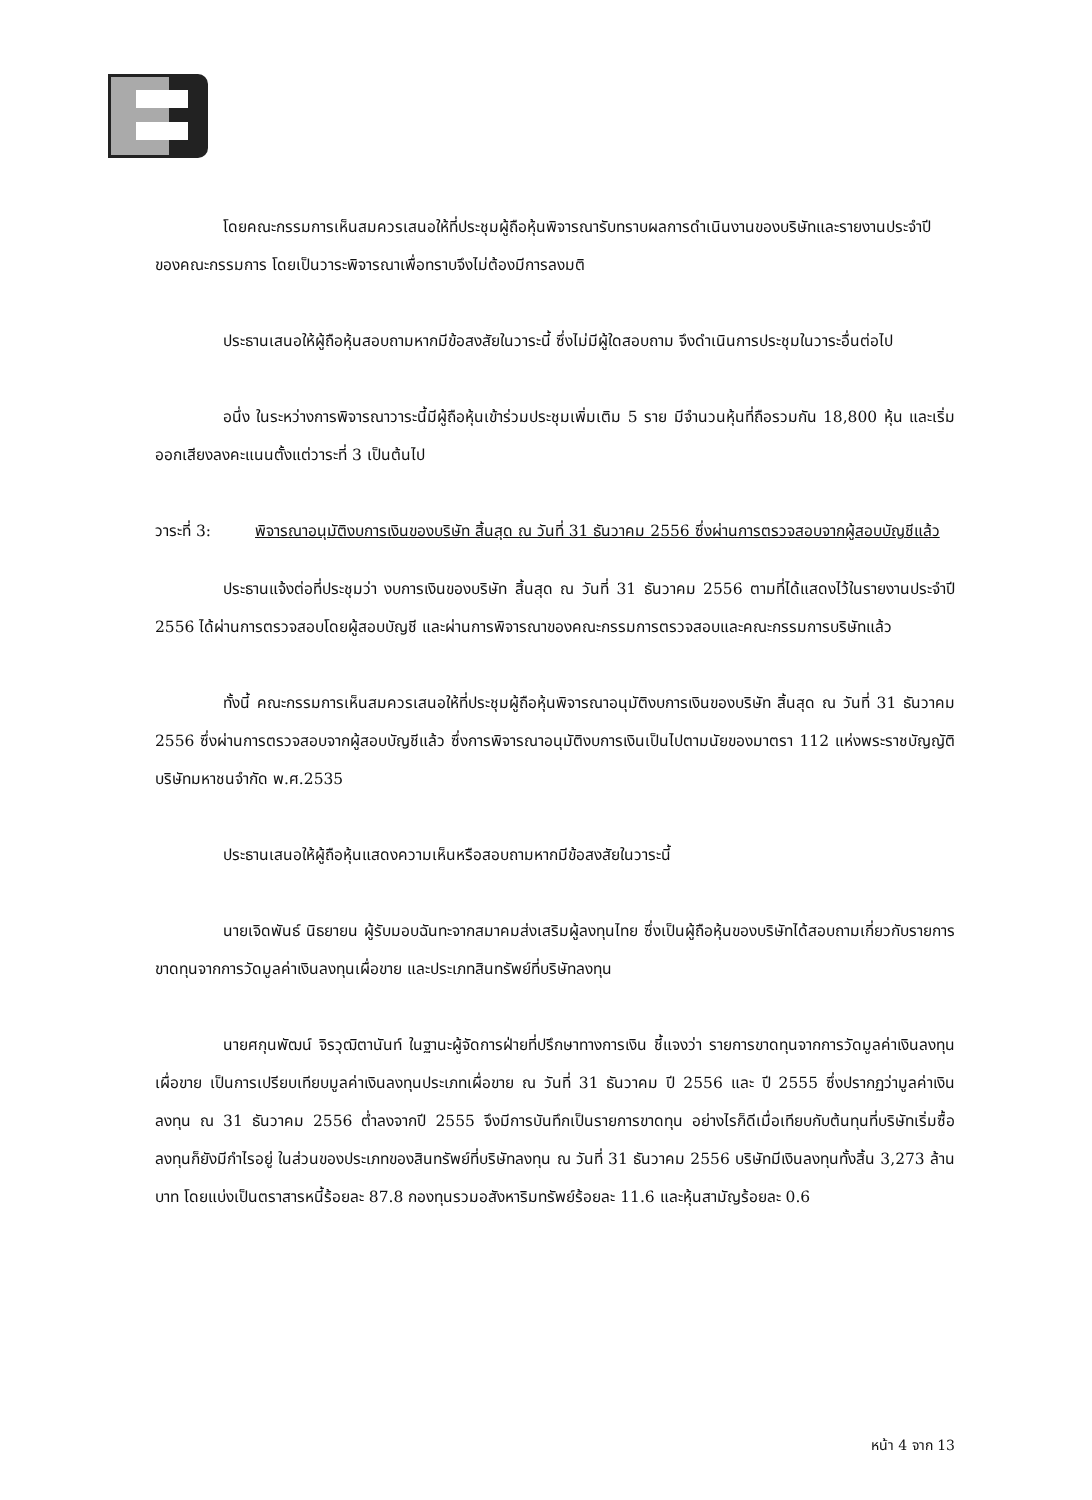โดยคณะกรรมการเห็นสมควรเสนอให้ที่ประชุมผู้ถือหุ้นพิจารณารับทราบผลการดำเนินงานของบริษัทและรายงานประจำปีของคณะกรรมการ โดยเป็นวาระพิจารณาเพื่อทราบจึงไม่ต้องมีการลงมติ
ประธานเสนอให้ผู้ถือหุ้นสอบถามหากมีข้อสงสัยในวาระนี้ ซึ่งไม่มีผู้ใดสอบถาม จึงดำเนินการประชุมในวาระอื่นต่อไป
อนึ่ง ในระหว่างการพิจารณาวาระนี้มีผู้ถือหุ้นเข้าร่วมประชุมเพิ่มเติม 5 ราย มีจำนวนหุ้นที่ถือรวมกัน 18,800 หุ้น และเริ่มออกเสียงลงคะแนนตั้งแต่วาระที่ 3 เป็นต้นไป
วาระที่ 3: พิจารณาอนุมัติงบการเงินของบริษัท สิ้นสุด ณ วันที่ 31 ธันวาคม 2556 ซึ่งผ่านการตรวจสอบจากผู้สอบบัญชีแล้ว
ประธานแจ้งต่อที่ประชุมว่า งบการเงินของบริษัท สิ้นสุด ณ วันที่ 31 ธันวาคม 2556 ตามที่ได้แสดงไว้ในรายงานประจำปี 2556 ได้ผ่านการตรวจสอบโดยผู้สอบบัญชี และผ่านการพิจารณาของคณะกรรมการตรวจสอบและคณะกรรมการบริษัทแล้ว
ทั้งนี้ คณะกรรมการเห็นสมควรเสนอให้ที่ประชุมผู้ถือหุ้นพิจารณาอนุมัติงบการเงินของบริษัท สิ้นสุด ณ วันที่ 31 ธันวาคม 2556 ซึ่งผ่านการตรวจสอบจากผู้สอบบัญชีแล้ว ซึ่งการพิจารณาอนุมัติงบการเงินเป็นไปตามนัยของมาตรา 112 แห่งพระราชบัญญัติบริษัทมหาชนจำกัด พ.ศ.2535
ประธานเสนอให้ผู้ถือหุ้นแสดงความเห็นหรือสอบถามหากมีข้อสงสัยในวาระนี้
นายเจิดพันธ์ นิธยายน ผู้รับมอบฉันทะจากสมาคมส่งเสริมผู้ลงทุนไทย ซึ่งเป็นผู้ถือหุ้นของบริษัทได้สอบถามเกี่ยวกับรายการขาดทุนจากการวัดมูลค่าเงินลงทุนเผื่อขาย และประเภทสินทรัพย์ที่บริษัทลงทุน
นายศกุนพัฒน์ จิรวุฒิตานันท์ ในฐานะผู้จัดการฝ่ายที่ปรึกษาทางการเงิน ชี้แจงว่า รายการขาดทุนจากการวัดมูลค่าเงินลงทุนเผื่อขาย เป็นการเปรียบเทียบมูลค่าเงินลงทุนประเภทเผื่อขาย ณ วันที่ 31 ธันวาคม ปี 2556 และ ปี 2555 ซึ่งปรากฏว่ามูลค่าเงินลงทุน ณ 31 ธันวาคม 2556 ต่ำลงจากปี 2555 จึงมีการบันทึกเป็นรายการขาดทุน อย่างไรก็ดีเมื่อเทียบกับต้นทุนที่บริษัทเริ่มซื้อลงทุนก็ยังมีกำไรอยู่ ในส่วนของประเภทของสินทรัพย์ที่บริษัทลงทุน ณ วันที่ 31 ธันวาคม 2556 บริษัทมีเงินลงทุนทั้งสิ้น 3,273 ล้านบาท โดยแบ่งเป็นตราสารหนี้ร้อยละ 87.8 กองทุนรวมอสังหาริมทรัพย์ร้อยละ 11.6 และหุ้นสามัญร้อยละ 0.6
หน้า 4 จาก 13